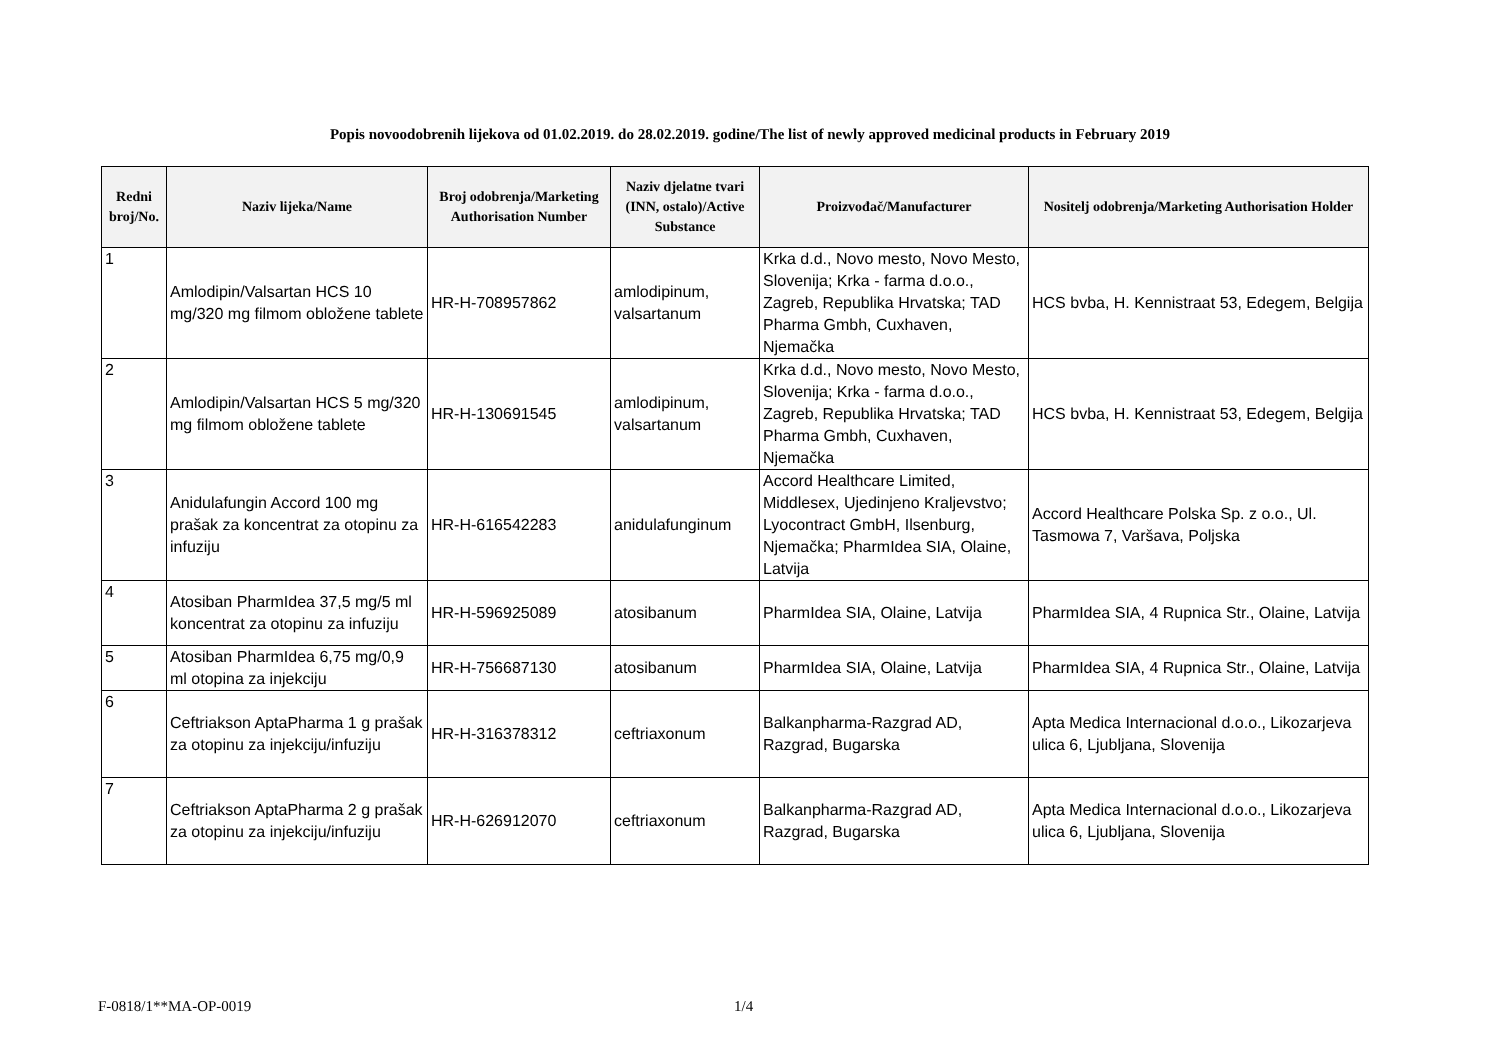Popis novoodobrenih lijekova od 01.02.2019. do 28.02.2019. godine/The list of newly approved medicinal products in February 2019
| Redni broj/No. | Naziv lijeka/Name | Broj odobrenja/Marketing Authorisation Number | Naziv djelatne tvari (INN, ostalo)/Active Substance | Proizvođač/Manufacturer | Nositelj odobrenja/Marketing Authorisation Holder |
| --- | --- | --- | --- | --- | --- |
| 1 | Amlodipin/Valsartan HCS 10 mg/320 mg filmom obložene tablete | HR-H-708957862 | amlodipinum, valsartanum | Krka d.d., Novo mesto, Novo Mesto, Slovenija; Krka - farma d.o.o., Zagreb, Republika Hrvatska; TAD Pharma Gmbh, Cuxhaven, Njemačka | HCS bvba, H. Kennistraat 53, Edegem, Belgija |
| 2 | Amlodipin/Valsartan HCS 5 mg/320 mg filmom obložene tablete | HR-H-130691545 | amlodipinum, valsartanum | Krka d.d., Novo mesto, Novo Mesto, Slovenija; Krka - farma d.o.o., Zagreb, Republika Hrvatska; TAD Pharma Gmbh, Cuxhaven, Njemačka | HCS bvba, H. Kennistraat 53, Edegem, Belgija |
| 3 | Anidulafungin Accord 100 mg prašak za koncentrat za otopinu za infuziju | HR-H-616542283 | anidulafunginum | Accord Healthcare Limited, Middlesex, Ujedinjeno Kraljevstvo; Lyocontract GmbH, Ilsenburg, Njemačka; PharmIdea SIA, Olaine, Latvija | Accord Healthcare Polska Sp. z o.o., Ul. Tasmowa 7, Varšava, Poljska |
| 4 | Atosiban PharmIdea 37,5 mg/5 ml koncentrat za otopinu za infuziju | HR-H-596925089 | atosibanum | PharmIdea SIA, Olaine, Latvija | PharmIdea SIA, 4 Rupnica Str., Olaine, Latvija |
| 5 | Atosiban PharmIdea 6,75 mg/0,9 ml otopina za injekciju | HR-H-756687130 | atosibanum | PharmIdea SIA, Olaine, Latvija | PharmIdea SIA, 4 Rupnica Str., Olaine, Latvija |
| 6 | Ceftriakson AptaPharma 1 g prašak za otopinu za injekciju/infuziju | HR-H-316378312 | ceftriaxonum | Balkanpharma-Razgrad AD, Razgrad, Bugarska | Apta Medica Internacional d.o.o., Likozarjeva ulica 6, Ljubljana, Slovenija |
| 7 | Ceftriakson AptaPharma 2 g prašak za otopinu za injekciju/infuziju | HR-H-626912070 | ceftriaxonum | Balkanpharma-Razgrad AD, Razgrad, Bugarska | Apta Medica Internacional d.o.o., Likozarjeva ulica 6, Ljubljana, Slovenija |
F-0818/1**MA-OP-0019 1/4